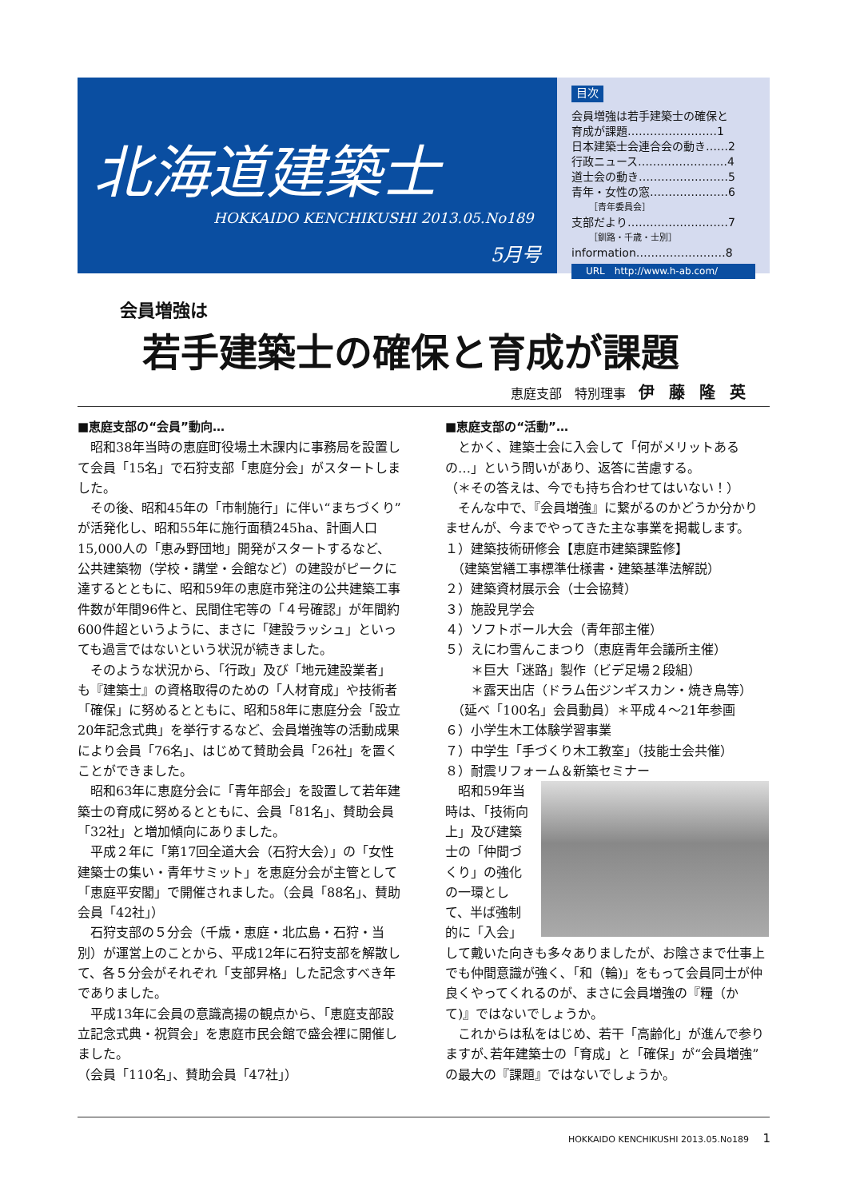北海道建築士
HOKKAIDO KENCHIKUSHI 2013.05.No189
5月号
目次
会員増強は若手建築士の確保と
育成が課題……………………1
日本建築士会連合会の動き……2
行政ニュース……………………4
道士会の動き……………………5
青年・女性の窓…………………6
［青年委員会］
支部だより………………………7
［釧路・千歳・士別］
information……………………8
URL　http://www.h-ab.com/
会員増強は
若手建築士の確保と育成が課題
恵庭支部　特別理事　伊藤隆英
■恵庭支部の“会員”動向…
　昭和38年当時の恵庭町役場土木課内に事務局を設置して会員「15名」で石狩支部「恵庭分会」がスタートしました。
　その後、昭和45年の「市制施行」に伴い“まちづくり”が活発化し、昭和55年に施行面積245ha、計画人口15,000人の「恵み野団地」開発がスタートするなど、公共建築物（学校・講堂・会館など）の建設がピークに達するとともに、昭和59年の恵庭市発注の公共建築工事件数が年間96件と、民間住宅等の「４号確認」が年間約600件超というように、まさに「建設ラッシュ」といっても過言ではないという状況が続きました。
　そのような状況から､「行政」及び「地元建設業者」も『建築士』の資格取得のための「人材育成」や技術者「確保」に努めるとともに、昭和58年に恵庭分会「設立20年記念式典」を挙行するなど、会員増強等の活動成果により会員「76名」、はじめて賛助会員「26社」を置くことができました。
　昭和63年に恵庭分会に「青年部会」を設置して若年建築士の育成に努めるとともに、会員「81名」、賛助会員「32社」と増加傾向にありました。
　平成２年に「第17回全道大会（石狩大会）」の「女性建築士の集い・青年サミット」を恵庭分会が主管として「恵庭平安閣」で開催されました。（会員「88名」、賛助会員「42社」）
　石狩支部の５分会（千歳・恵庭・北広島・石狩・当別）が運営上のことから、平成12年に石狩支部を解散して、各５分会がそれぞれ「支部昇格」した記念すべき年でありました。
　平成13年に会員の意識高揚の観点から､「恵庭支部設立記念式典・祝賀会」を恵庭市民会館で盛会裡に開催しました。
（会員「110名」、賛助会員「47社」）
■恵庭支部の“活動”…
　とかく、建築士会に入会して「何がメリットあるの…」という問いがあり、返答に苦慮する。
（＊その答えは、今でも持ち合わせてはいない！）
　そんな中で、『会員増強』に繋がるのかどうか分かりませんが、今までやってきた主な事業を掲載します。
１）建築技術研修会【恵庭市建築課監修】
　（建築営繕工事標準仕様書・建築基準法解説）
２）建築資材展示会（士会協賛）
３）施設見学会
４）ソフトボール大会（青年部主催）
５）えにわ雪んこまつり（恵庭青年会議所主催）
　　＊巨大「迷路」製作（ビデ足場２段組）
　　＊露天出店（ドラム缶ジンギスカン・焼き鳥等）
　（延べ「100名」会員動員）＊平成４～21年参画
６）小学生木工体験学習事業
７）中学生「手づくり木工教室」（技能士会共催）
８）耐震リフォーム＆新築セミナー
　昭和59年当時は､「技術向上」及び建築士の「仲間づくり」の強化の一環として、半ば強制的に「入会」して戴いた向きも多々ありましたが、お陰さまで仕事上でも仲間意識が強く､「和（輪)」をもって会員同士が仲良くやってくれるのが、まさに会員増強の『糧（かて)』ではないでしょうか。
　これからは私をはじめ、若干「高齢化」が進んで参りますが､若年建築士の「育成」と「確保」が“会員増強”の最大の『課題』ではないでしょうか。
HOKKAIDO KENCHIKUSHI 2013.05.No189 1